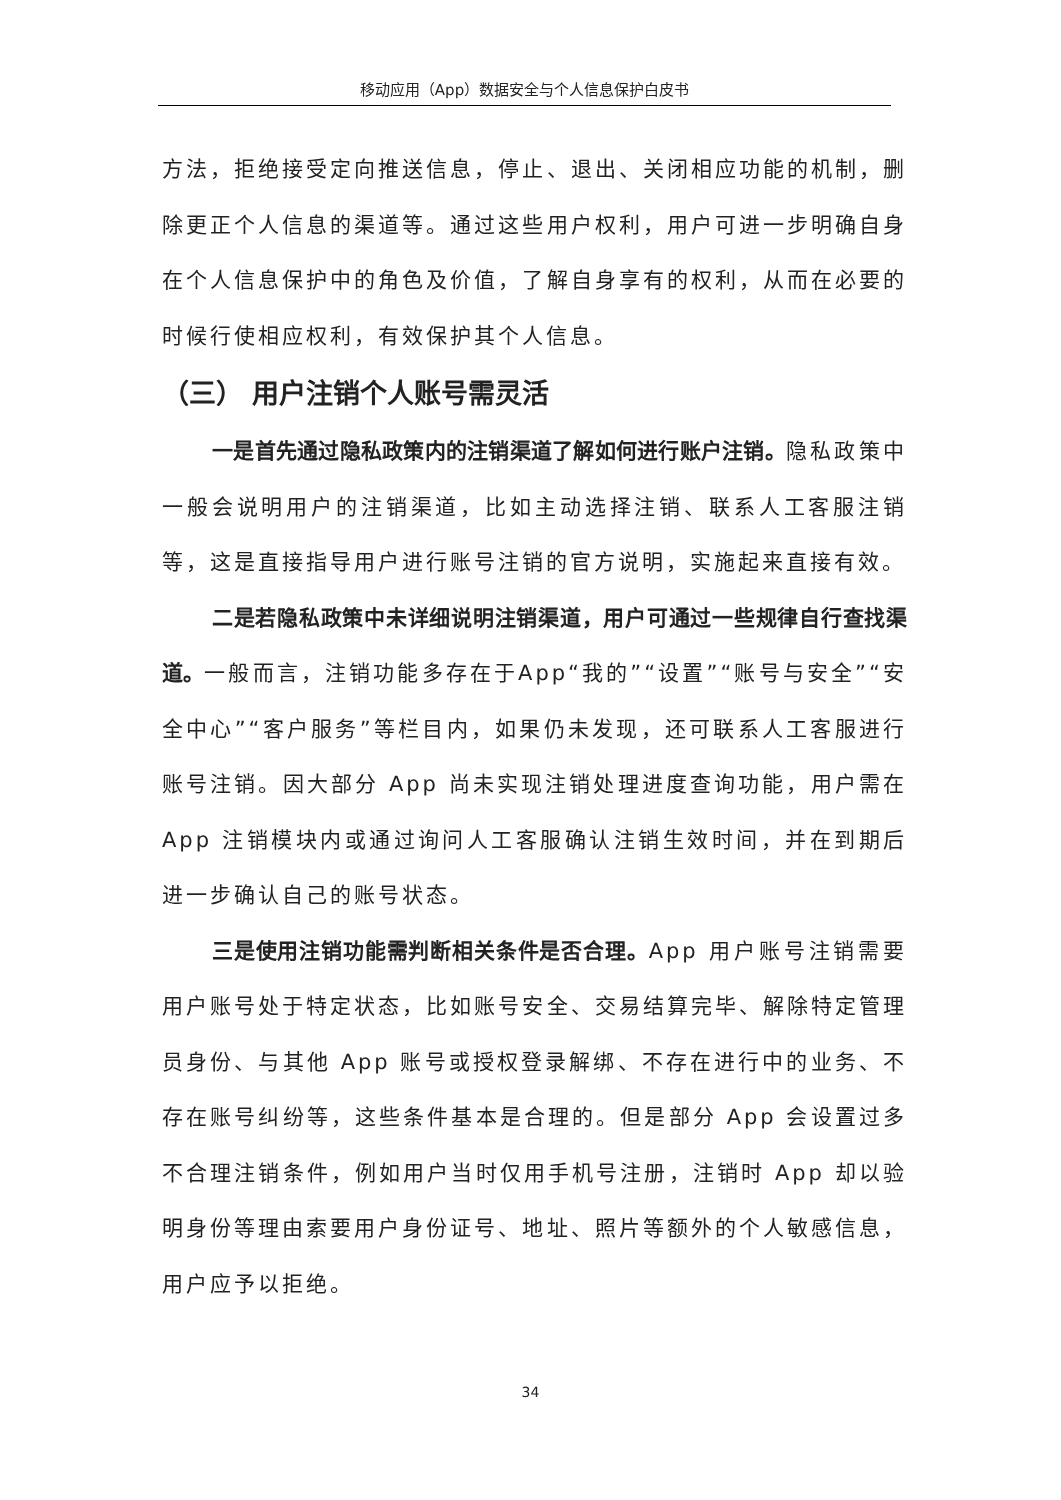移动应用（App）数据安全与个人信息保护白皮书
方法，拒绝接受定向推送信息，停止、退出、关闭相应功能的机制，删除更正个人信息的渠道等。通过这些用户权利，用户可进一步明确自身在个人信息保护中的角色及价值，了解自身享有的权利，从而在必要的时候行使相应权利，有效保护其个人信息。
（三） 用户注销个人账号需灵活
一是首先通过隐私政策内的注销渠道了解如何进行账户注销。隐私政策中一般会说明用户的注销渠道，比如主动选择注销、联系人工客服注销等，这是直接指导用户进行账号注销的官方说明，实施起来直接有效。
二是若隐私政策中未详细说明注销渠道，用户可通过一些规律自行查找渠道。一般而言，注销功能多存在于App“我的”“设置”“账号与安全”“安全中心”“客户服务”等栏目内，如果仍未发现，还可联系人工客服进行账号注销。因大部分 App 尚未实现注销处理进度查询功能，用户需在 App 注销模块内或通过询问人工客服确认注销生效时间，并在到期后进一步确认自己的账号状态。
三是使用注销功能需判断相关条件是否合理。App 用户账号注销需要用户账号处于特定状态，比如账号安全、交易结算完毕、解除特定管理员身份、与其他 App 账号或授权登录解绑、不存在进行中的业务、不存在账号纠纷等，这些条件基本是合理的。但是部分 App 会设置过多不合理注销条件，例如用户当时仅用手机号注册，注销时 App 却以验明身份等理由索要用户身份证号、地址、照片等额外的个人敏感信息，用户应予以拒绝。
34